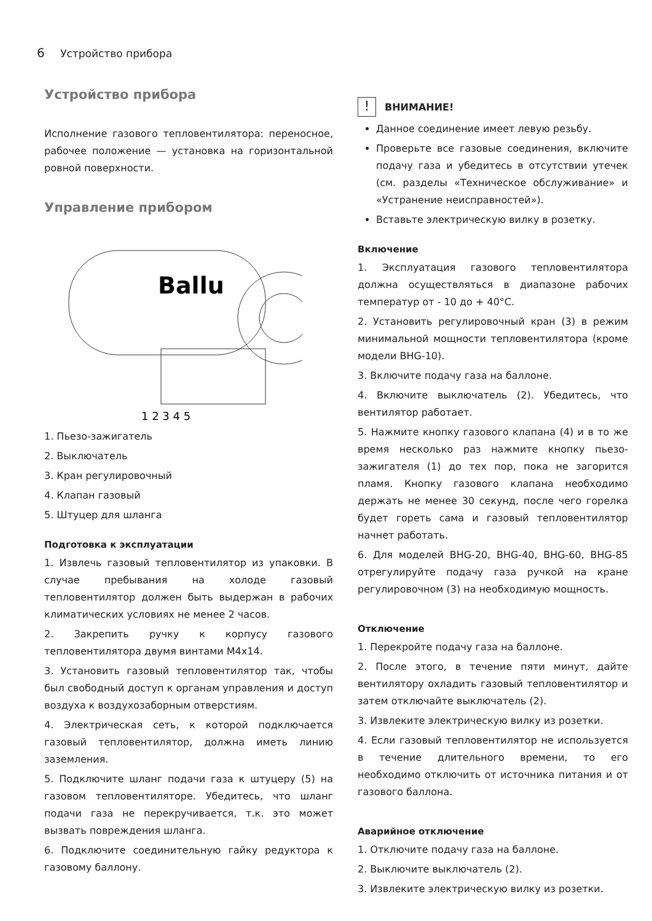6 Устройство прибора
Устройство прибора
Исполнение газового тепловентилятора: переносное, рабочее положение — установка на горизонтальной ровной поверхности.
Управление прибором
Ballu
1 2 3 4 5
1. Пьезо-зажигатель
2. Выключатель
3. Кран регулировочный
4. Клапан газовый
5. Штуцер для шланга
Подготовка к эксплуатации
1. Извлечь газовый тепловентилятор из упаковки. В случае пребывания на холоде газовый тепловентилятор должен быть выдержан в рабочих климатических условиях не менее 2 часов.
2. Закрепить ручку к корпусу газового тепловентилятора двумя винтами M4x14.
3. Установить газовый тепловентилятор так, чтобы был свободный доступ к органам управления и доступ воздуха к воздухозаборным отверстиям.
4. Электрическая сеть, к которой подключается газовый тепловентилятор, должна иметь линию заземления.
5. Подключите шланг подачи газа к штуцеру (5) на газовом тепловентиляторе. Убедитесь, что шланг подачи газа не перекручивается, т.к. это может вызвать повреждения шланга.
6. Подключите соединительную гайку редуктора к газовому баллону.
! ВНИМАНИЕ!
Данное соединение имеет левую резьбу.
Проверьте все газовые соединения, включите подачу газа и убедитесь в отсутствии утечек (см. разделы «Техническое обслуживание» и «Устранение неисправностей»).
Вставьте электрическую вилку в розетку.
Включение
1. Эксплуатация газового тепловентилятора должна осуществляться в диапазоне рабочих температур от - 10 до + 40°C.
2. Установить регулировочный кран (3) в режим минимальной мощности тепловентилятора (кроме модели BHG-10).
3. Включите подачу газа на баллоне.
4. Включите выключатель (2). Убедитесь, что вентилятор работает.
5. Нажмите кнопку газового клапана (4) и в то же время несколько раз нажмите кнопку пьезо-зажигателя (1) до тех пор, пока не загорится пламя. Кнопку газового клапана необходимо держать не менее 30 секунд, после чего горелка будет гореть сама и газовый тепловентилятор начнет работать.
6. Для моделей BHG-20, BHG-40, BHG-60, BHG-85 отрегулируйте подачу газа ручкой на кране регулировочном (3) на необходимую мощность.
Отключение
1. Перекройте подачу газа на баллоне.
2. После этого, в течение пяти минут, дайте вентилятору охладить газовый тепловентилятор и затем отключайте выключатель (2).
3. Извлеките электрическую вилку из розетки.
4. Если газовый тепловентилятор не используется в течение длительного времени, то его необходимо отключить от источника питания и от газового баллона.
Аварийное отключение
1. Отключите подачу газа на баллоне.
2. Выключите выключатель (2).
3. Извлеките электрическую вилку из розетки.